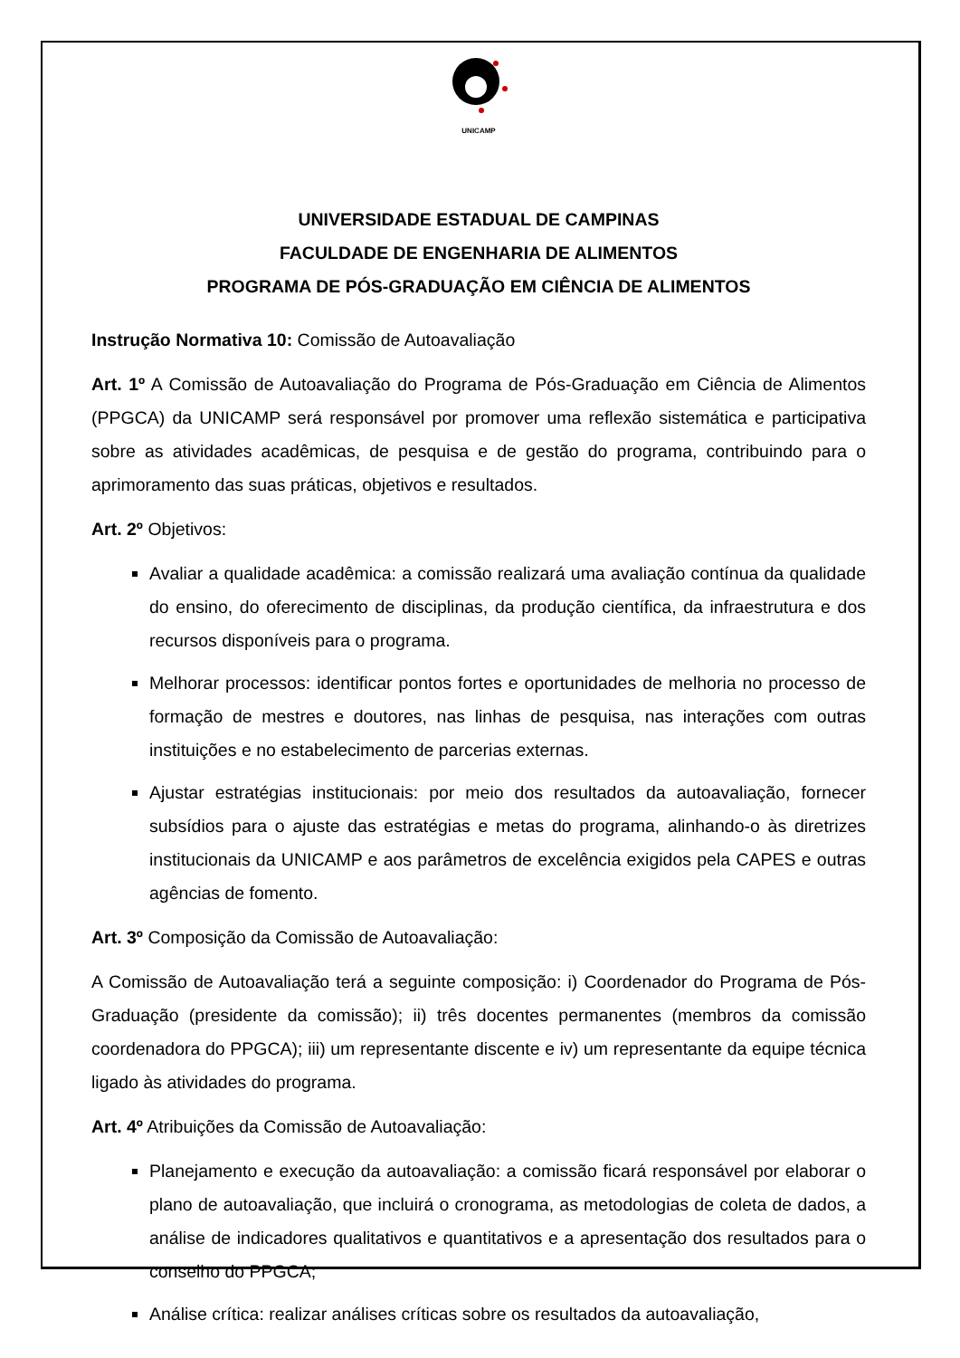UNICAMP
UNIVERSIDADE ESTADUAL DE CAMPINAS
FACULDADE DE ENGENHARIA DE ALIMENTOS
PROGRAMA DE PÓS-GRADUAÇÃO EM CIÊNCIA DE ALIMENTOS
Instrução Normativa 10: Comissão de Autoavaliação
Art. 1º A Comissão de Autoavaliação do Programa de Pós-Graduação em Ciência de Alimentos (PPGCA) da UNICAMP será responsável por promover uma reflexão sistemática e participativa sobre as atividades acadêmicas, de pesquisa e de gestão do programa, contribuindo para o aprimoramento das suas práticas, objetivos e resultados.
Art. 2º Objetivos:
Avaliar a qualidade acadêmica: a comissão realizará uma avaliação contínua da qualidade do ensino, do oferecimento de disciplinas, da produção científica, da infraestrutura e dos recursos disponíveis para o programa.
Melhorar processos: identificar pontos fortes e oportunidades de melhoria no processo de formação de mestres e doutores, nas linhas de pesquisa, nas interações com outras instituições e no estabelecimento de parcerias externas.
Ajustar estratégias institucionais: por meio dos resultados da autoavaliação, fornecer subsídios para o ajuste das estratégias e metas do programa, alinhando-o às diretrizes institucionais da UNICAMP e aos parâmetros de excelência exigidos pela CAPES e outras agências de fomento.
Art. 3º Composição da Comissão de Autoavaliação:
A Comissão de Autoavaliação terá a seguinte composição: i) Coordenador do Programa de Pós-Graduação (presidente da comissão); ii) três docentes permanentes (membros da comissão coordenadora do PPGCA); iii) um representante discente e iv) um representante da equipe técnica ligado às atividades do programa.
Art. 4º Atribuições da Comissão de Autoavaliação:
Planejamento e execução da autoavaliação: a comissão ficará responsável por elaborar o plano de autoavaliação, que incluirá o cronograma, as metodologias de coleta de dados, a análise de indicadores qualitativos e quantitativos e a apresentação dos resultados para o conselho do PPGCA;
Análise crítica: realizar análises críticas sobre os resultados da autoavaliação,